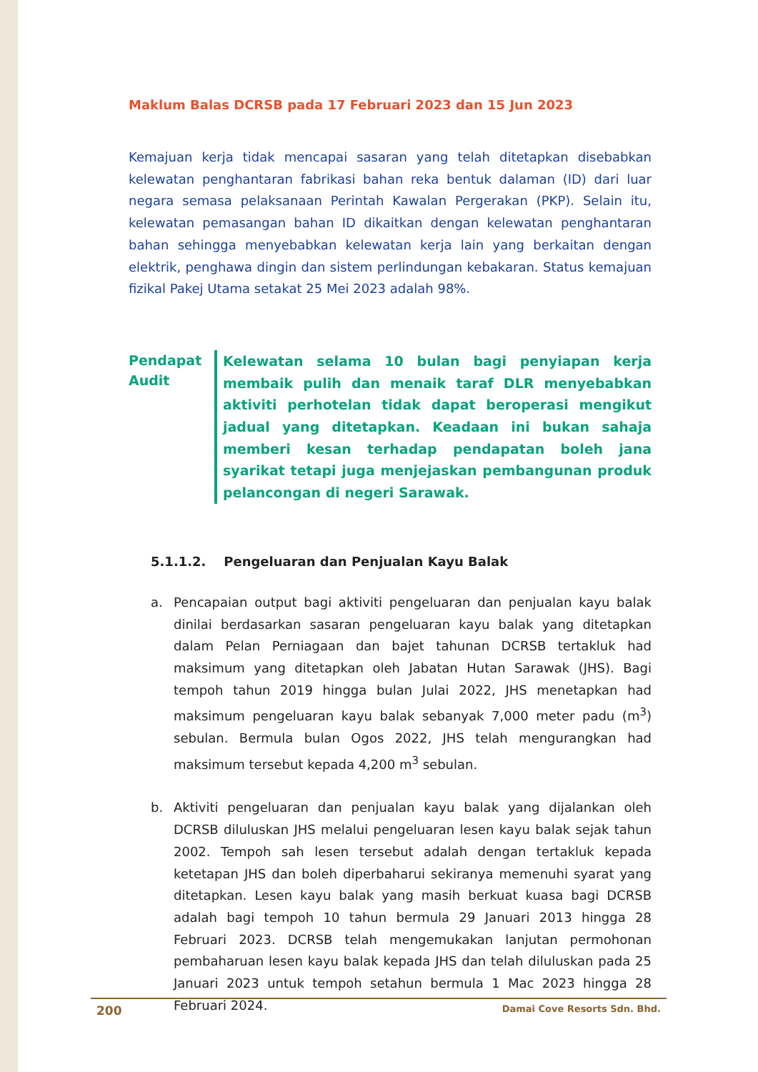Maklum Balas DCRSB pada 17 Februari 2023 dan 15 Jun 2023
Kemajuan kerja tidak mencapai sasaran yang telah ditetapkan disebabkan kelewatan penghantaran fabrikasi bahan reka bentuk dalaman (ID) dari luar negara semasa pelaksanaan Perintah Kawalan Pergerakan (PKP). Selain itu, kelewatan pemasangan bahan ID dikaitkan dengan kelewatan penghantaran bahan sehingga menyebabkan kelewatan kerja lain yang berkaitan dengan elektrik, penghawa dingin dan sistem perlindungan kebakaran. Status kemajuan fizikal Pakej Utama setakat 25 Mei 2023 adalah 98%.
Pendapat Audit
Kelewatan selama 10 bulan bagi penyiapan kerja membaik pulih dan menaik taraf DLR menyebabkan aktiviti perhotelan tidak dapat beroperasi mengikut jadual yang ditetapkan. Keadaan ini bukan sahaja memberi kesan terhadap pendapatan boleh jana syarikat tetapi juga menjejaskan pembangunan produk pelancongan di negeri Sarawak.
5.1.1.2. Pengeluaran dan Penjualan Kayu Balak
a. Pencapaian output bagi aktiviti pengeluaran dan penjualan kayu balak dinilai berdasarkan sasaran pengeluaran kayu balak yang ditetapkan dalam Pelan Perniagaan dan bajet tahunan DCRSB tertakluk had maksimum yang ditetapkan oleh Jabatan Hutan Sarawak (JHS). Bagi tempoh tahun 2019 hingga bulan Julai 2022, JHS menetapkan had maksimum pengeluaran kayu balak sebanyak 7,000 meter padu (m<sup>3</sup>) sebulan. Bermula bulan Ogos 2022, JHS telah mengurangkan had maksimum tersebut kepada 4,200 m<sup>3</sup> sebulan.
b. Aktiviti pengeluaran dan penjualan kayu balak yang dijalankan oleh DCRSB diluluskan JHS melalui pengeluaran lesen kayu balak sejak tahun 2002. Tempoh sah lesen tersebut adalah dengan tertakluk kepada ketetapan JHS dan boleh diperbaharui sekiranya memenuhi syarat yang ditetapkan. Lesen kayu balak yang masih berkuat kuasa bagi DCRSB adalah bagi tempoh 10 tahun bermula 29 Januari 2013 hingga 28 Februari 2023. DCRSB telah mengemukakan lanjutan permohonan pembaharuan lesen kayu balak kepada JHS dan telah diluluskan pada 25 Januari 2023 untuk tempoh setahun bermula 1 Mac 2023 hingga 28 Februari 2024.
200 Damai Cove Resorts Sdn. Bhd.